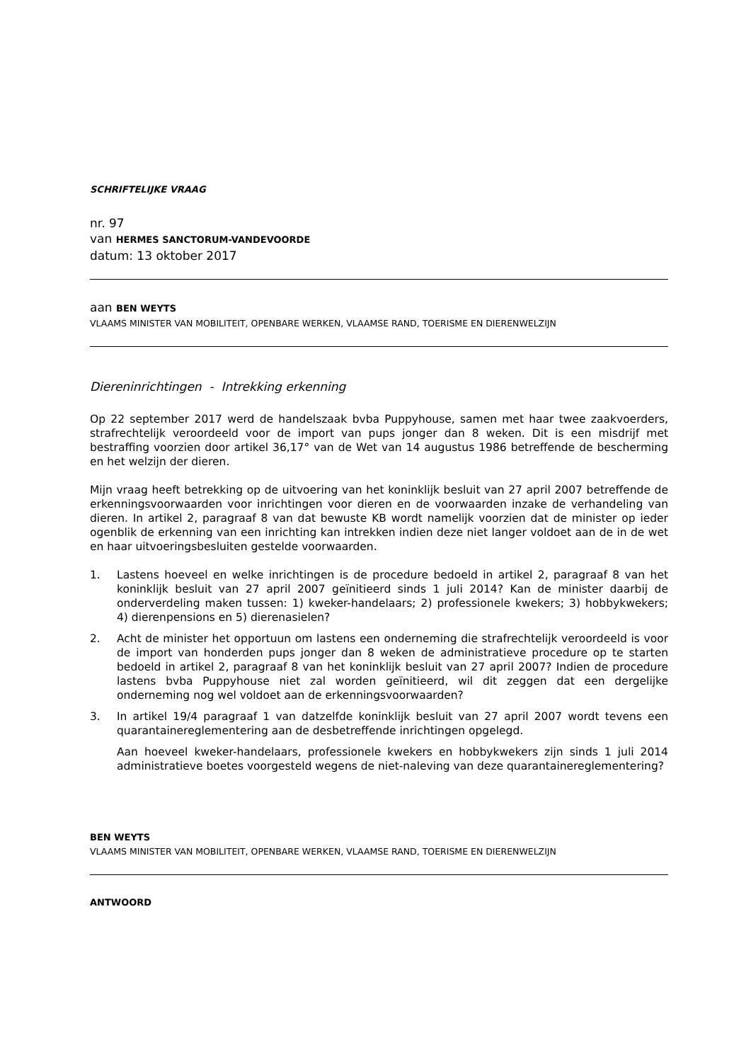SCHRIFTELIJKE VRAAG
nr. 97
van HERMES SANCTORUM-VANDEVOORDE
datum: 13 oktober 2017
aan BEN WEYTS
VLAAMS MINISTER VAN MOBILITEIT, OPENBARE WERKEN, VLAAMSE RAND, TOERISME EN DIERENWELZIJN
Diereninrichtingen - Intrekking erkenning
Op 22 september 2017 werd de handelszaak bvba Puppyhouse, samen met haar twee zaakvoerders, strafrechtelijk veroordeeld voor de import van pups jonger dan 8 weken. Dit is een misdrijf met bestraffing voorzien door artikel 36,17° van de Wet van 14 augustus 1986 betreffende de bescherming en het welzijn der dieren.
Mijn vraag heeft betrekking op de uitvoering van het koninklijk besluit van 27 april 2007 betreffende de erkenningsvoorwaarden voor inrichtingen voor dieren en de voorwaarden inzake de verhandeling van dieren. In artikel 2, paragraaf 8 van dat bewuste KB wordt namelijk voorzien dat de minister op ieder ogenblik de erkenning van een inrichting kan intrekken indien deze niet langer voldoet aan de in de wet en haar uitvoeringsbesluiten gestelde voorwaarden.
1. Lastens hoeveel en welke inrichtingen is de procedure bedoeld in artikel 2, paragraaf 8 van het koninklijk besluit van 27 april 2007 geïnitieerd sinds 1 juli 2014? Kan de minister daarbij de onderverdeling maken tussen: 1) kweker-handelaars; 2) professionele kwekers; 3) hobbykwekers; 4) dierenpensions en 5) dierenasielen?
2. Acht de minister het opportuun om lastens een onderneming die strafrechtelijk veroordeeld is voor de import van honderden pups jonger dan 8 weken de administratieve procedure op te starten bedoeld in artikel 2, paragraaf 8 van het koninklijk besluit van 27 april 2007? Indien de procedure lastens bvba Puppyhouse niet zal worden geïnitieerd, wil dit zeggen dat een dergelijke onderneming nog wel voldoet aan de erkenningsvoorwaarden?
3. In artikel 19/4 paragraaf 1 van datzelfde koninklijk besluit van 27 april 2007 wordt tevens een quarantainereglementering aan de desbetreffende inrichtingen opgelegd.
Aan hoeveel kweker-handelaars, professionele kwekers en hobbykwekers zijn sinds 1 juli 2014 administratieve boetes voorgesteld wegens de niet-naleving van deze quarantainereglementering?
BEN WEYTS
VLAAMS MINISTER VAN MOBILITEIT, OPENBARE WERKEN, VLAAMSE RAND, TOERISME EN DIERENWELZIJN
ANTWOORD